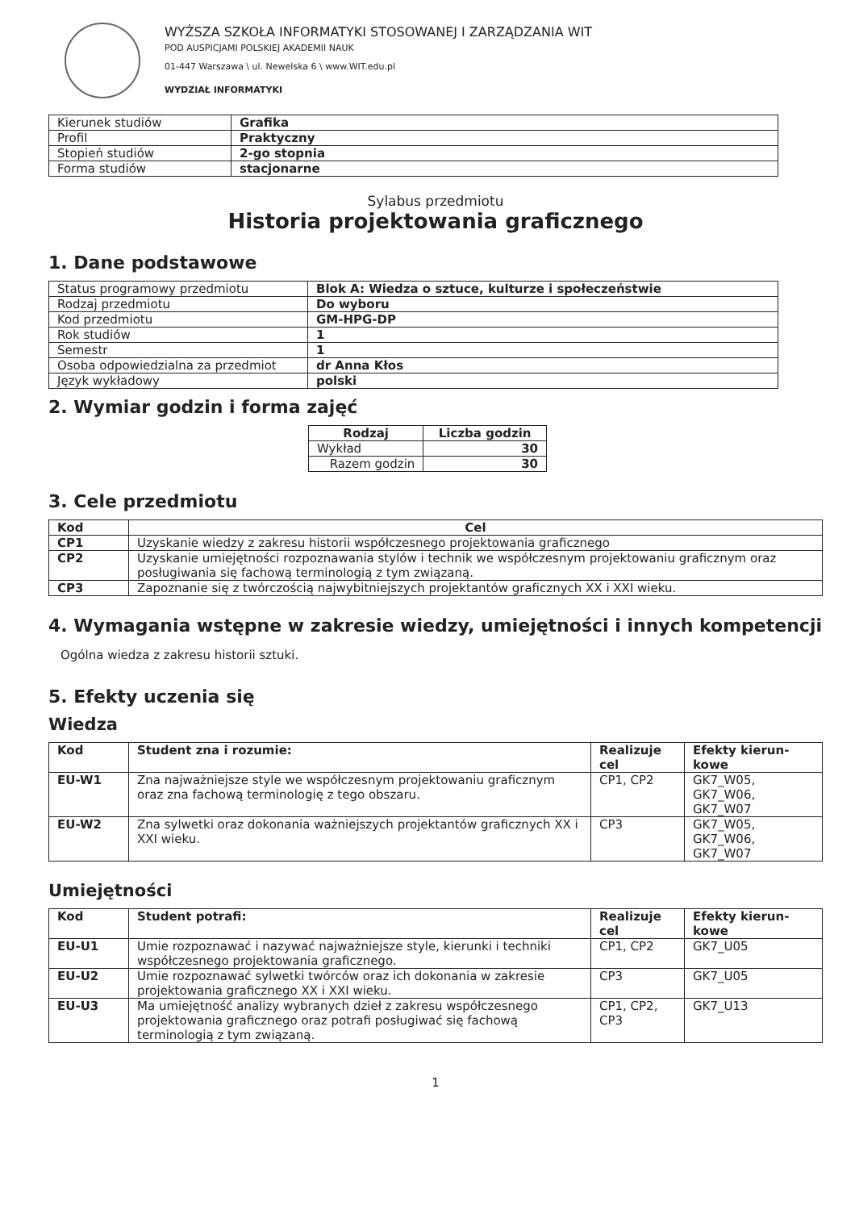WYŻSZA SZKOŁA INFORMATYKI STOSOWANEJ I ZARZĄDZANIA WIT
POD AUSPICJAMI POLSKIEJ AKADEMII NAUK
01-447 Warszawa \ ul. Newelska 6 \ www.WIT.edu.pl
WYDZIAŁ INFORMATYKI
| Kierunek studiów | Grafika |
| Profil | Praktyczny |
| Stopień studiów | 2-go stopnia |
| Forma studiów | stacjonarne |
Sylabus przedmiotu
Historia projektowania graficznego
1. Dane podstawowe
| Status programowy przedmiotu | Blok A: Wiedza o sztuce, kulturze i społeczeństwie |
| Rodzaj przedmiotu | Do wyboru |
| Kod przedmiotu | GM-HPG-DP |
| Rok studiów | 1 |
| Semestr | 1 |
| Osoba odpowiedzialna za przedmiot | dr Anna Kłos |
| Język wykładowy | polski |
2. Wymiar godzin i forma zajęć
| Rodzaj | Liczba godzin |
| --- | --- |
| Wykład | 30 |
| Razem godzin | 30 |
3. Cele przedmiotu
| Kod | Cel |
| --- | --- |
| CP1 | Uzyskanie wiedzy z zakresu historii współczesnego projektowania graficznego |
| CP2 | Uzyskanie umiejętności rozpoznawania stylów i technik we współczesnym projektowaniu graficznym oraz posługiwania się fachową terminologią z tym związaną. |
| CP3 | Zapoznanie się z twórczością najwybitniejszych projektantów graficznych XX i XXI wieku. |
4. Wymagania wstępne w zakresie wiedzy, umiejętności i innych kompetencji
Ogólna wiedza z zakresu historii sztuki.
5. Efekty uczenia się
Wiedza
| Kod | Student zna i rozumie: | Realizuje cel | Efekty kierun-kowe |
| --- | --- | --- | --- |
| EU-W1 | Zna najważniejsze style we współczesnym projektowaniu graficznym oraz zna fachową terminologię z tego obszaru. | CP1, CP2 | GK7_W05, GK7_W06, GK7_W07 |
| EU-W2 | Zna sylwetki oraz dokonania ważniejszych projektantów graficznych XX i XXI wieku. | CP3 | GK7_W05, GK7_W06, GK7_W07 |
Umiejętności
| Kod | Student potrafi: | Realizuje cel | Efekty kierun-kowe |
| --- | --- | --- | --- |
| EU-U1 | Umie rozpoznawać i nazywać najważniejsze style, kierunki i techniki współczesnego projektowania graficznego. | CP1, CP2 | GK7_U05 |
| EU-U2 | Umie rozpoznawać sylwetki twórców oraz ich dokonania w zakresie projektowania graficznego XX i XXI wieku. | CP3 | GK7_U05 |
| EU-U3 | Ma umiejętność analizy wybranych dzieł z zakresu współczesnego projektowania graficznego oraz potrafi posługiwać się fachową terminologią z tym związaną. | CP1, CP2, CP3 | GK7_U13 |
1